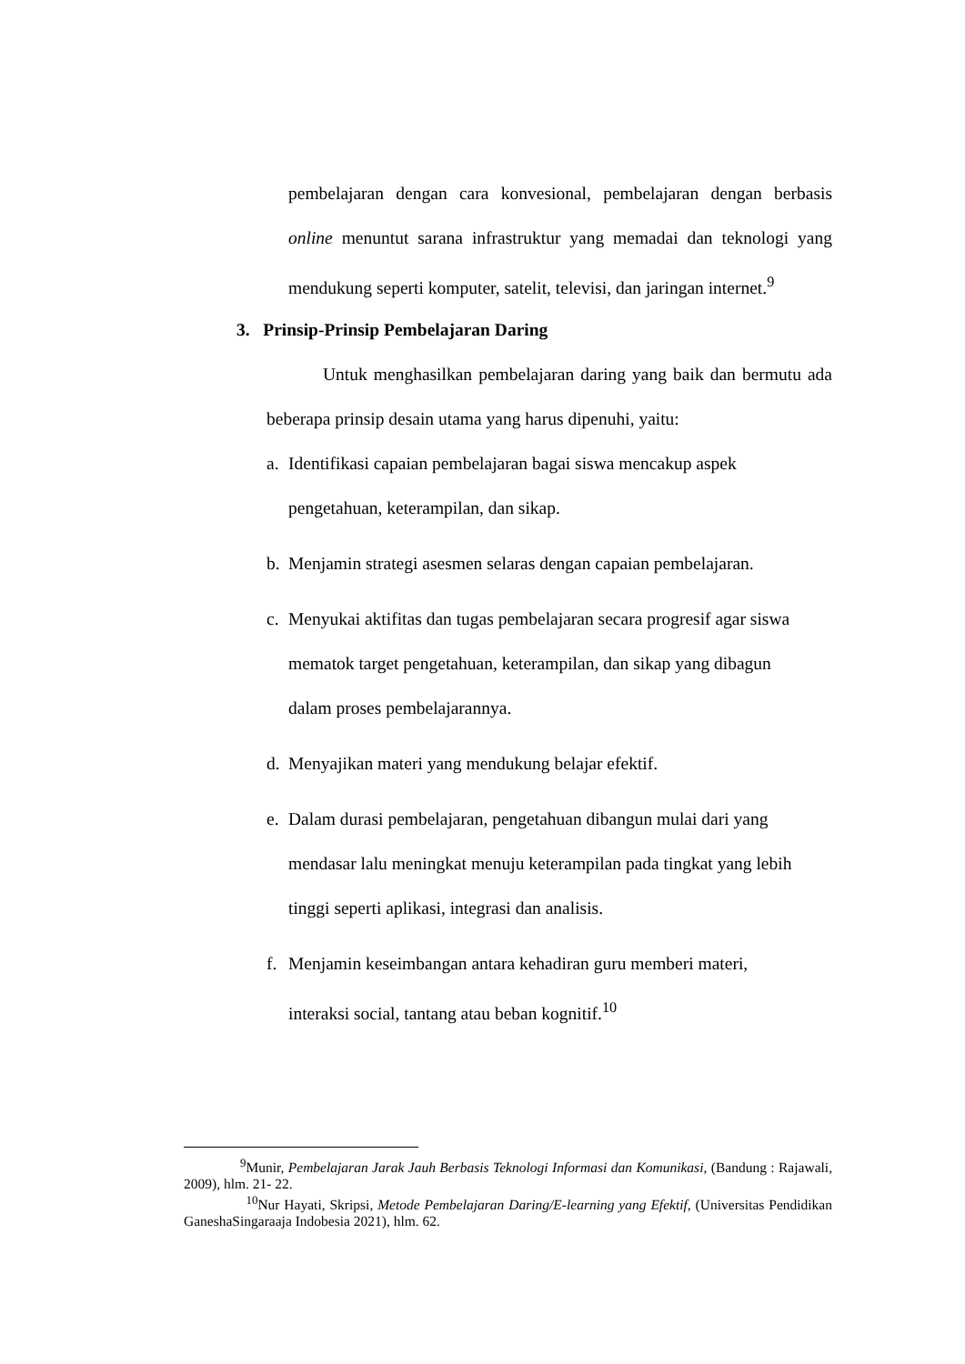pembelajaran dengan cara konvesional, pembelajaran dengan berbasis online menuntut sarana infrastruktur yang memadai dan teknologi yang mendukung seperti komputer, satelit, televisi, dan jaringan internet.<sup>9</sup>
3. Prinsip-Prinsip Pembelajaran Daring
Untuk menghasilkan pembelajaran daring yang baik dan bermutu ada beberapa prinsip desain utama yang harus dipenuhi, yaitu:
a. Identifikasi capaian pembelajaran bagai siswa mencakup aspek pengetahuan, keterampilan, dan sikap.
b. Menjamin strategi asesmen selaras dengan capaian pembelajaran.
c. Menyukai aktifitas dan tugas pembelajaran secara progresif agar siswa mematok target pengetahuan, keterampilan, dan sikap yang dibagun dalam proses pembelajarannya.
d. Menyajikan materi yang mendukung belajar efektif.
e. Dalam durasi pembelajaran, pengetahuan dibangun mulai dari yang mendasar lalu meningkat menuju keterampilan pada tingkat yang lebih tinggi seperti aplikasi, integrasi dan analisis.
f. Menjamin keseimbangan antara kehadiran guru memberi materi, interaksi social, tantang atau beban kognitif.<sup>10</sup>
<sup>9</sup> Munir, Pembelajaran Jarak Jauh Berbasis Teknologi Informasi dan Komunikasi, (Bandung : Rajawali, 2009), hlm. 21- 22.
<sup>10</sup> Nur Hayati, Skripsi, Metode Pembelajaran Daring/E-learning yang Efektif, (Universitas Pendidikan GaneshaSingaraaja Indobesia 2021), hlm. 62.